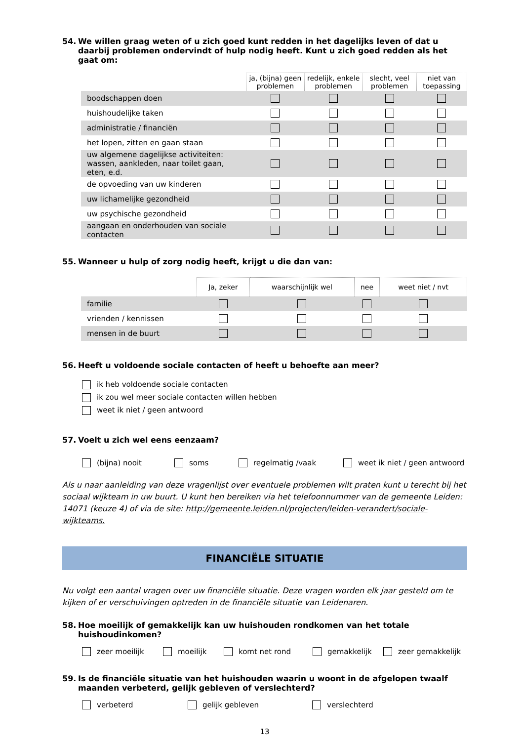54. We willen graag weten of u zich goed kunt redden in het dagelijks leven of dat u daarbij problemen ondervindt of hulp nodig heeft. Kunt u zich goed redden als het gaat om:
| | ja, (bijna) geen problemen | redelijk, enkele problemen | slecht, veel problemen | niet van toepassing |
| --- | --- | --- | --- | --- |
| boodschappen doen | | | | |
| huishoudelijke taken | | | | |
| administratie / financiën | | | | |
| het lopen, zitten en gaan staan | | | | |
| uw algemene dagelijkse activiteiten: wassen, aankleden, naar toilet gaan, eten, e.d. | | | | |
| de opvoeding van uw kinderen | | | | |
| uw lichamelijke gezondheid | | | | |
| uw psychische gezondheid | | | | |
| aangaan en onderhouden van sociale contacten | | | | |
55. Wanneer u hulp of zorg nodig heeft, krijgt u die dan van:
| | Ja, zeker | waarschijnlijk wel | nee | weet niet / nvt |
| --- | --- | --- | --- | --- |
| familie | | | | |
| vrienden / kennissen | | | | |
| mensen in de buurt | | | | |
56. Heeft u voldoende sociale contacten of heeft u behoefte aan meer?
ik heb voldoende sociale contacten
ik zou wel meer sociale contacten willen hebben
weet ik niet / geen antwoord
57. Voelt u zich wel eens eenzaam?
(bijna) nooit soms regelmatig /vaak weet ik niet / geen antwoord
Als u naar aanleiding van deze vragenlijst over eventuele problemen wilt praten kunt u terecht bij het sociaal wijkteam in uw buurt. U kunt hen bereiken via het telefoonnummer van de gemeente Leiden: 14071 (keuze 4) of via de site: http://gemeente.leiden.nl/projecten/leiden-verandert/sociale-wijkteams.
FINANCIËLE SITUATIE
Nu volgt een aantal vragen over uw financiële situatie. Deze vragen worden elk jaar gesteld om te kijken of er verschuivingen optreden in de financiële situatie van Leidenaren.
58. Hoe moeilijk of gemakkelijk kan uw huishouden rondkomen van het totale huishoudinkomen?
zeer moeilijk moeilijk komt net rond gemakkelijk zeer gemakkelijk
59. Is de financiële situatie van het huishouden waarin u woont in de afgelopen twaalf maanden verbeterd, gelijk gebleven of verslechterd?
verbeterd gelijk gebleven verslechterd
13